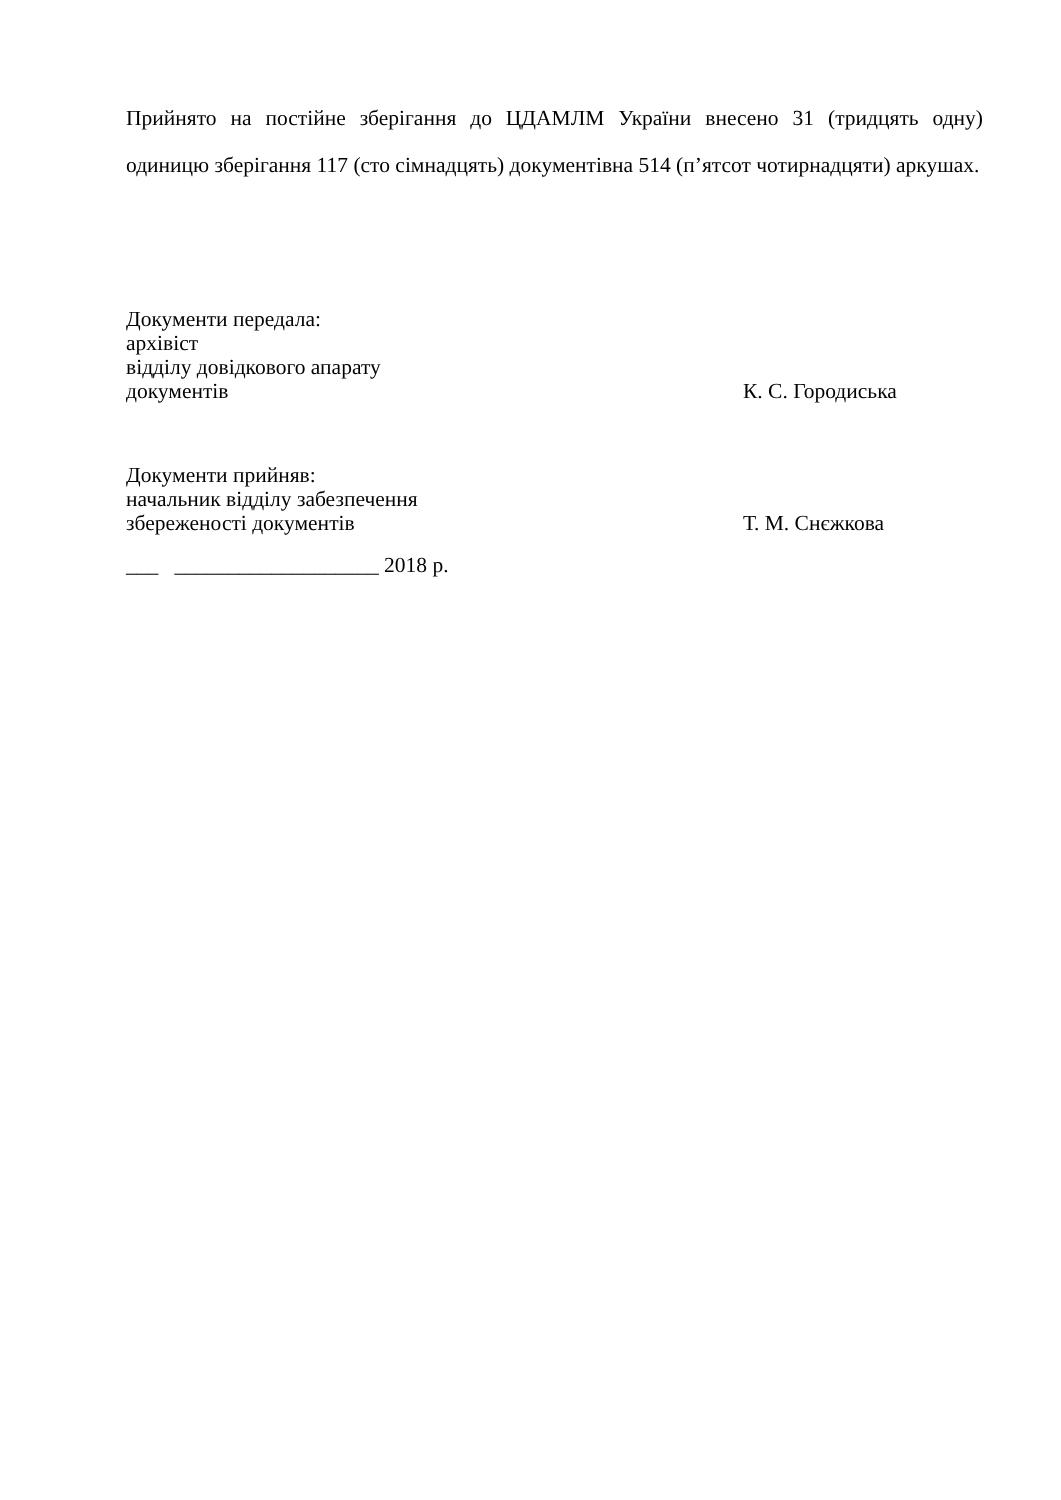Прийнято на постійне зберігання до ЦДАМЛМ України внесено 31 (тридцять одну) одиницю зберігання 117 (сто сімнадцять) документівна 514 (п’ятсот чотирнадцяти) аркушах.
Документи передала:
архівіст
відділу довідкового апарату
документів К. С. Городиська
Документи прийняв:
начальник відділу забезпечення
збереженості документів Т. М. Снєжкова
___ ___________________ 2018 р.